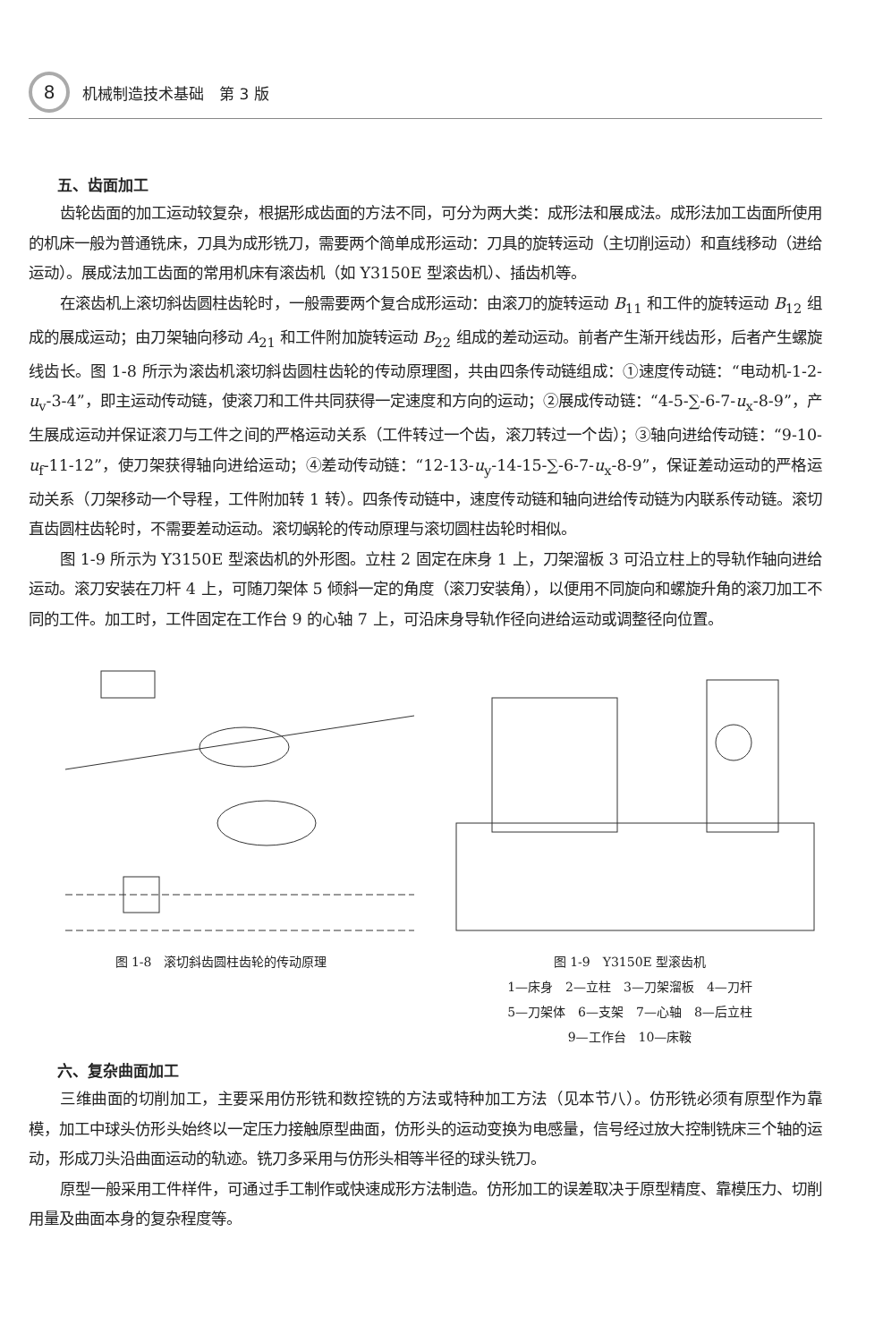8
机械制造技术基础　第 3 版
五、齿面加工
齿轮齿面的加工运动较复杂，根据形成齿面的方法不同，可分为两大类：成形法和展成法。成形法加工齿面所使用的机床一般为普通铣床，刀具为成形铣刀，需要两个简单成形运动：刀具的旋转运动（主切削运动）和直线移动（进给运动）。展成法加工齿面的常用机床有滚齿机（如 Y3150E 型滚齿机）、插齿机等。
在滚齿机上滚切斜齿圆柱齿轮时，一般需要两个复合成形运动：由滚刀的旋转运动 B<sub>11</sub> 和工件的旋转运动 B<sub>12</sub> 组成的展成运动；由刀架轴向移动 A<sub>21</sub> 和工件附加旋转运动 B<sub>22</sub> 组成的差动运动。前者产生渐开线齿形，后者产生螺旋线齿长。图 1-8 所示为滚齿机滚切斜齿圆柱齿轮的传动原理图，共由四条传动链组成：①速度传动链：“电动机-1-2-u<sub>v</sub>-3-4”，即主运动传动链，使滚刀和工件共同获得一定速度和方向的运动；②展成传动链：“4-5-∑-6-7-u<sub>x</sub>-8-9”，产生展成运动并保证滚刀与工件之间的严格运动关系（工件转过一个齿，滚刀转过一个齿）；③轴向进给传动链：“9-10-u<sub>f</sub>-11-12”，使刀架获得轴向进给运动；④差动传动链：“12-13-u<sub>y</sub>-14-15-∑-6-7-u<sub>x</sub>-8-9”，保证差动运动的严格运动关系（刀架移动一个导程，工件附加转 1 转）。四条传动链中，速度传动链和轴向进给传动链为内联系传动链。滚切直齿圆柱齿轮时，不需要差动运动。滚切蜗轮的传动原理与滚切圆柱齿轮时相似。
图 1-9 所示为 Y3150E 型滚齿机的外形图。立柱 2 固定在床身 1 上，刀架溜板 3 可沿立柱上的导轨作轴向进给运动。滚刀安装在刀杆 4 上，可随刀架体 5 倾斜一定的角度（滚刀安装角），以便用不同旋向和螺旋升角的滚刀加工不同的工件。加工时，工件固定在工作台 9 的心轴 7 上，可沿床身导轨作径向进给运动或调整径向位置。
图 1-8　滚切斜齿圆柱齿轮的传动原理 图 1-9　Y3150E 型滚齿机
1—床身　2—立柱　3—刀架溜板　4—刀杆
5—刀架体　6—支架　7—心轴　8—后立柱
9—工作台　10—床鞍
六、复杂曲面加工
三维曲面的切削加工，主要采用仿形铣和数控铣的方法或特种加工方法（见本节八）。仿形铣必须有原型作为靠模，加工中球头仿形头始终以一定压力接触原型曲面，仿形头的运动变换为电感量，信号经过放大控制铣床三个轴的运动，形成刀头沿曲面运动的轨迹。铣刀多采用与仿形头相等半径的球头铣刀。
原型一般采用工件样件，可通过手工制作或快速成形方法制造。仿形加工的误差取决于原型精度、靠模压力、切削用量及曲面本身的复杂程度等。